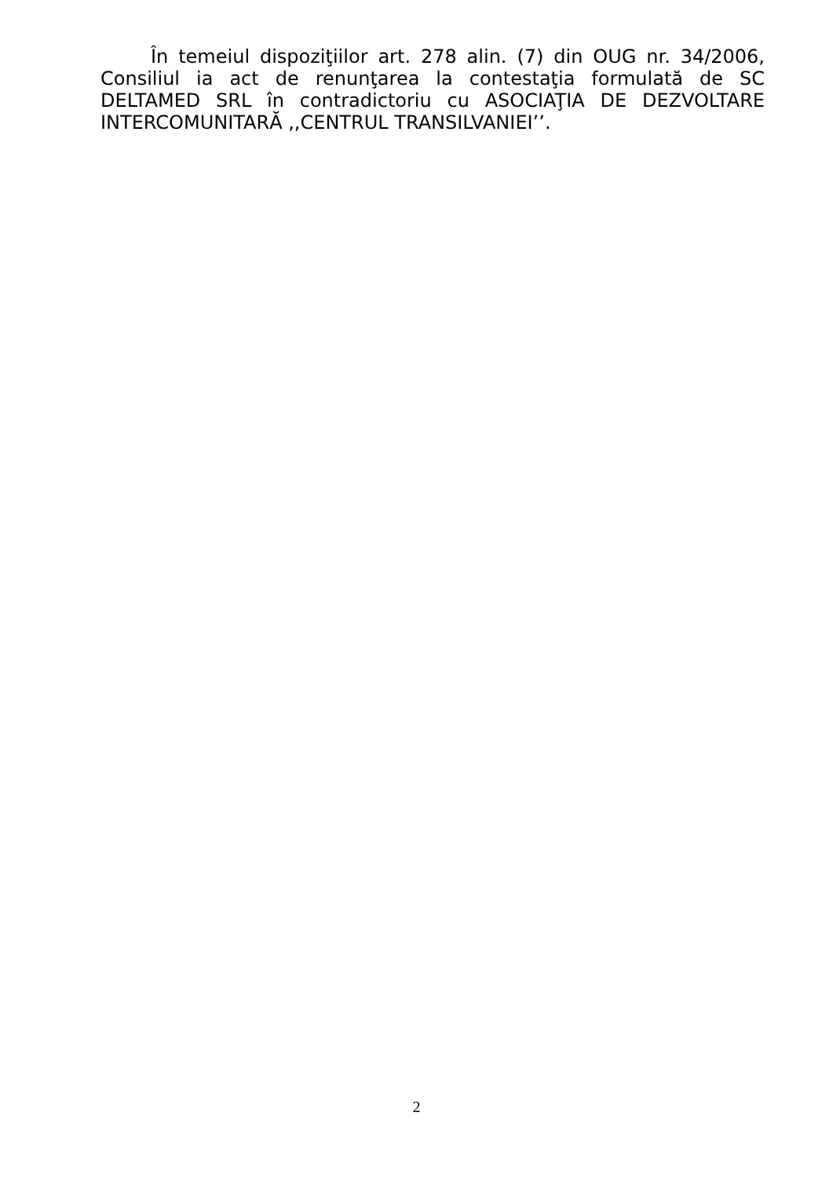În temeiul dispoziţiilor art. 278 alin. (7) din OUG nr. 34/2006, Consiliul ia act de renunţarea la contestaţia formulată de SC DELTAMED SRL în contradictoriu cu ASOCIAŢIA DE DEZVOLTARE INTERCOMUNITARĂ ,,CENTRUL TRANSILVANIEI’’.
2